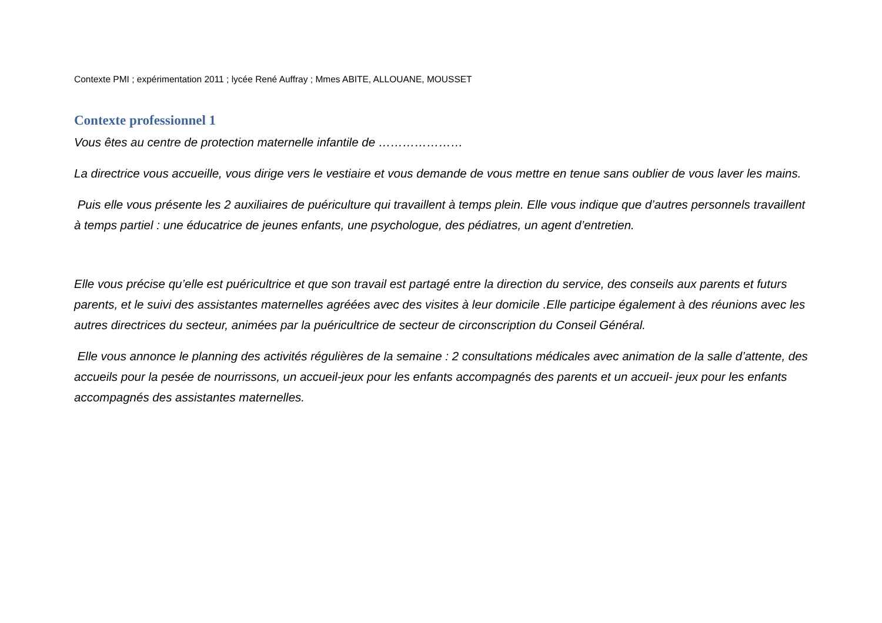Contexte PMI ; expérimentation 2011 ; lycée René Auffray ; Mmes ABITE, ALLOUANE, MOUSSET
Contexte professionnel 1
Vous êtes au centre de protection maternelle infantile de …………………
La directrice vous accueille, vous dirige vers le vestiaire et vous demande de vous mettre en tenue sans oublier de vous laver les mains.
Puis elle vous présente les 2 auxiliaires de puériculture qui travaillent à temps plein. Elle vous indique que d’autres personnels travaillent à temps partiel : une éducatrice de jeunes enfants, une psychologue, des pédiatres, un agent d’entretien.
Elle vous précise qu’elle est puéricultrice et que son travail est partagé entre la direction du service, des conseils aux parents et futurs parents, et le suivi des assistantes maternelles agréées avec des visites à leur domicile .Elle participe également à des réunions avec les autres directrices du secteur, animées par la puéricultrice de secteur de circonscription du Conseil Général.
Elle vous annonce le planning des activités régulières de la semaine : 2 consultations médicales avec animation de la salle d’attente, des accueils pour la pesée de nourrissons, un accueil-jeux pour les enfants accompagnés des parents et un accueil- jeux pour les enfants accompagnés des assistantes maternelles.